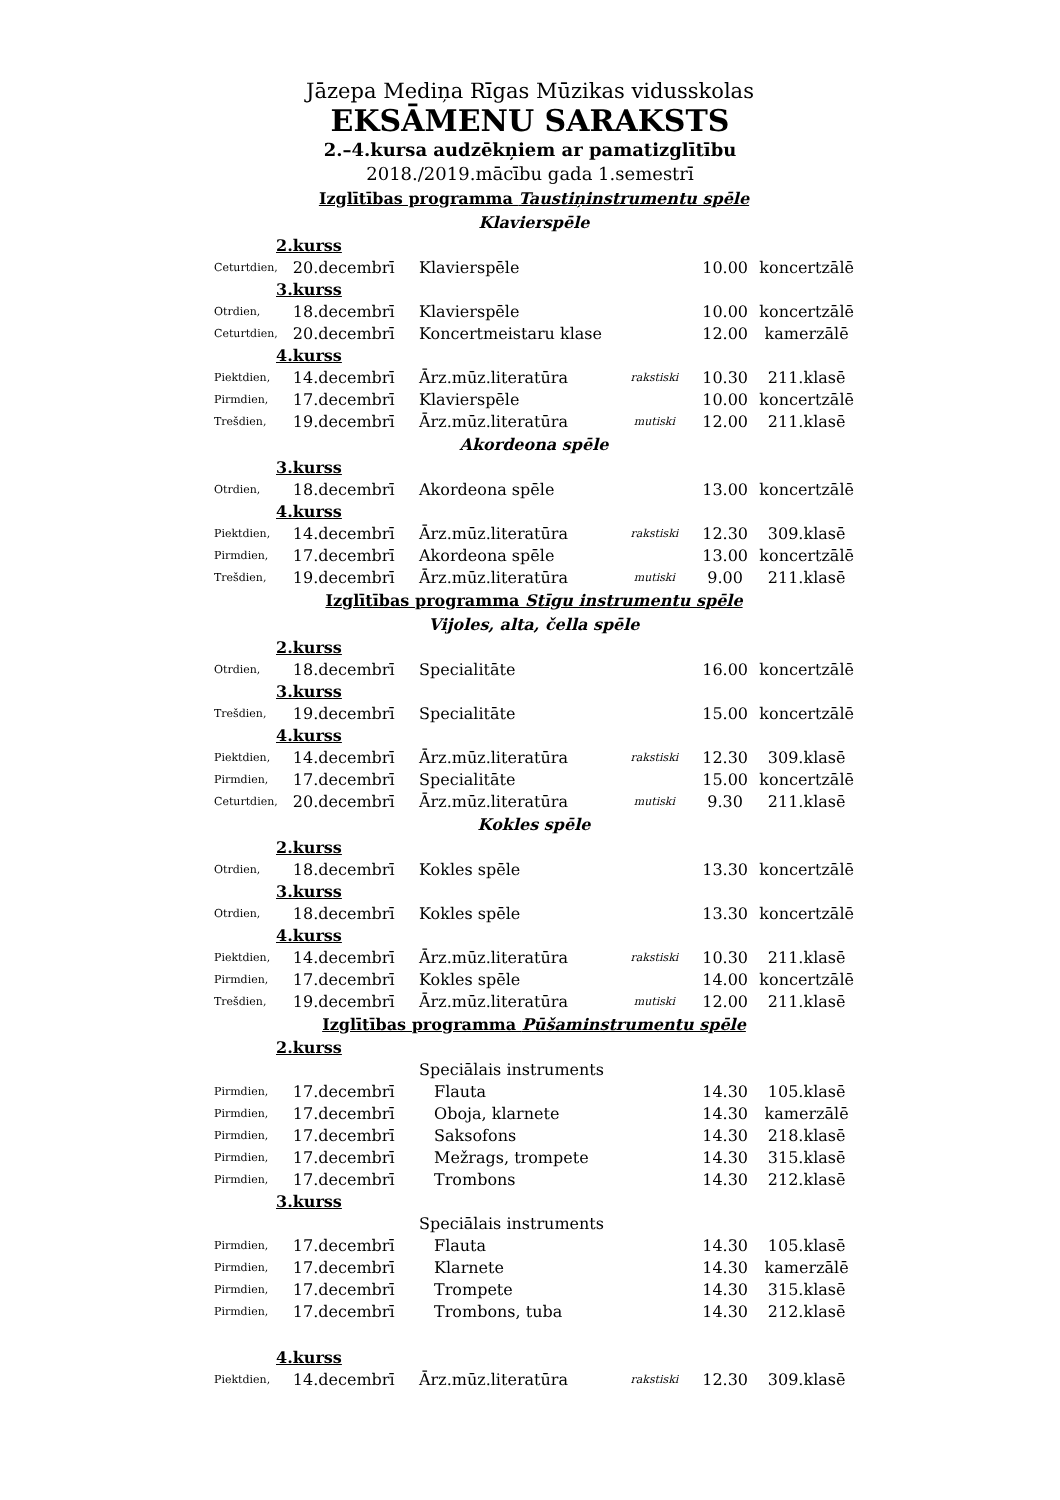Jāzepa Mediņa Rīgas Mūzikas vidusskolas
EKSĀMENU SARAKSTS
2.–4.kursa audzēkņiem ar pamatizglītību
2018./2019.mācību gada 1.semestrī
| Izglītības programma Taustiņinstrumentu spēle | | | | | |
| Klavierspēle | | | | | |
| 2.kurss | | | | | |
| Ceturtdien, | 20.decembrī | Klavierspēle | | 10.00 | koncertzālē |
| 3.kurss | | | | | |
| Otrdien, | 18.decembrī | Klavierspēle | | 10.00 | koncertzālē |
| Ceturtdien, | 20.decembrī | Koncertmeistaru klase | | 12.00 | kamerzālē |
| 4.kurss | | | | | |
| Piektdien, | 14.decembrī | Ārz.mūz.literatūra | rakstiski | 10.30 | 211.klasē |
| Pirmdien, | 17.decembrī | Klavierspēle | | 10.00 | koncertzālē |
| Trešdien, | 19.decembrī | Ārz.mūz.literatūra | mutiski | 12.00 | 211.klasē |
| Akordeona spēle | | | | | |
| 3.kurss | | | | | |
| Otrdien, | 18.decembrī | Akordeona spēle | | 13.00 | koncertzālē |
| 4.kurss | | | | | |
| Piektdien, | 14.decembrī | Ārz.mūz.literatūra | rakstiski | 12.30 | 309.klasē |
| Pirmdien, | 17.decembrī | Akordeona spēle | | 13.00 | koncertzālē |
| Trešdien, | 19.decembrī | Ārz.mūz.literatūra | mutiski | 9.00 | 211.klasē |
| Izglītības programma Stīgu instrumentu spēle | | | | | |
| Vijoles, alta, čella spēle | | | | | |
| 2.kurss | | | | | |
| Otrdien, | 18.decembrī | Specialitāte | | 16.00 | koncertzālē |
| 3.kurss | | | | | |
| Trešdien, | 19.decembrī | Specialitāte | | 15.00 | koncertzālē |
| 4.kurss | | | | | |
| Piektdien, | 14.decembrī | Ārz.mūz.literatūra | rakstiski | 12.30 | 309.klasē |
| Pirmdien, | 17.decembrī | Specialitāte | | 15.00 | koncertzālē |
| Ceturtdien, | 20.decembrī | Ārz.mūz.literatūra | mutiski | 9.30 | 211.klasē |
| Kokles spēle | | | | | |
| 2.kurss | | | | | |
| Otrdien, | 18.decembrī | Kokles spēle | | 13.30 | koncertzālē |
| 3.kurss | | | | | |
| Otrdien, | 18.decembrī | Kokles spēle | | 13.30 | koncertzālē |
| 4.kurss | | | | | |
| Piektdien, | 14.decembrī | Ārz.mūz.literatūra | rakstiski | 10.30 | 211.klasē |
| Pirmdien, | 17.decembrī | Kokles spēle | | 14.00 | koncertzālē |
| Trešdien, | 19.decembrī | Ārz.mūz.literatūra | mutiski | 12.00 | 211.klasē |
| Izglītības programma Pūšaminstrumentu spēle | | | | | |
| 2.kurss | | | | | |
| | | Speciālais instruments | | | |
| Pirmdien, | 17.decembrī | Flauta | | 14.30 | 105.klasē |
| Pirmdien, | 17.decembrī | Oboja, klarnete | | 14.30 | kamerzālē |
| Pirmdien, | 17.decembrī | Saksofons | | 14.30 | 218.klasē |
| Pirmdien, | 17.decembrī | Mežrags, trompete | | 14.30 | 315.klasē |
| Pirmdien, | 17.decembrī | Trombons | | 14.30 | 212.klasē |
| 3.kurss | | | | | |
| | | Speciālais instruments | | | |
| Pirmdien, | 17.decembrī | Flauta | | 14.30 | 105.klasē |
| Pirmdien, | 17.decembrī | Klarnete | | 14.30 | kamerzālē |
| Pirmdien, | 17.decembrī | Trompete | | 14.30 | 315.klasē |
| Pirmdien, | 17.decembrī | Trombons, tuba | | 14.30 | 212.klasē |
| 4.kurss | | | | | |
| Piektdien, | 14.decembrī | Ārz.mūz.literatūra | rakstiski | 12.30 | 309.klasē |